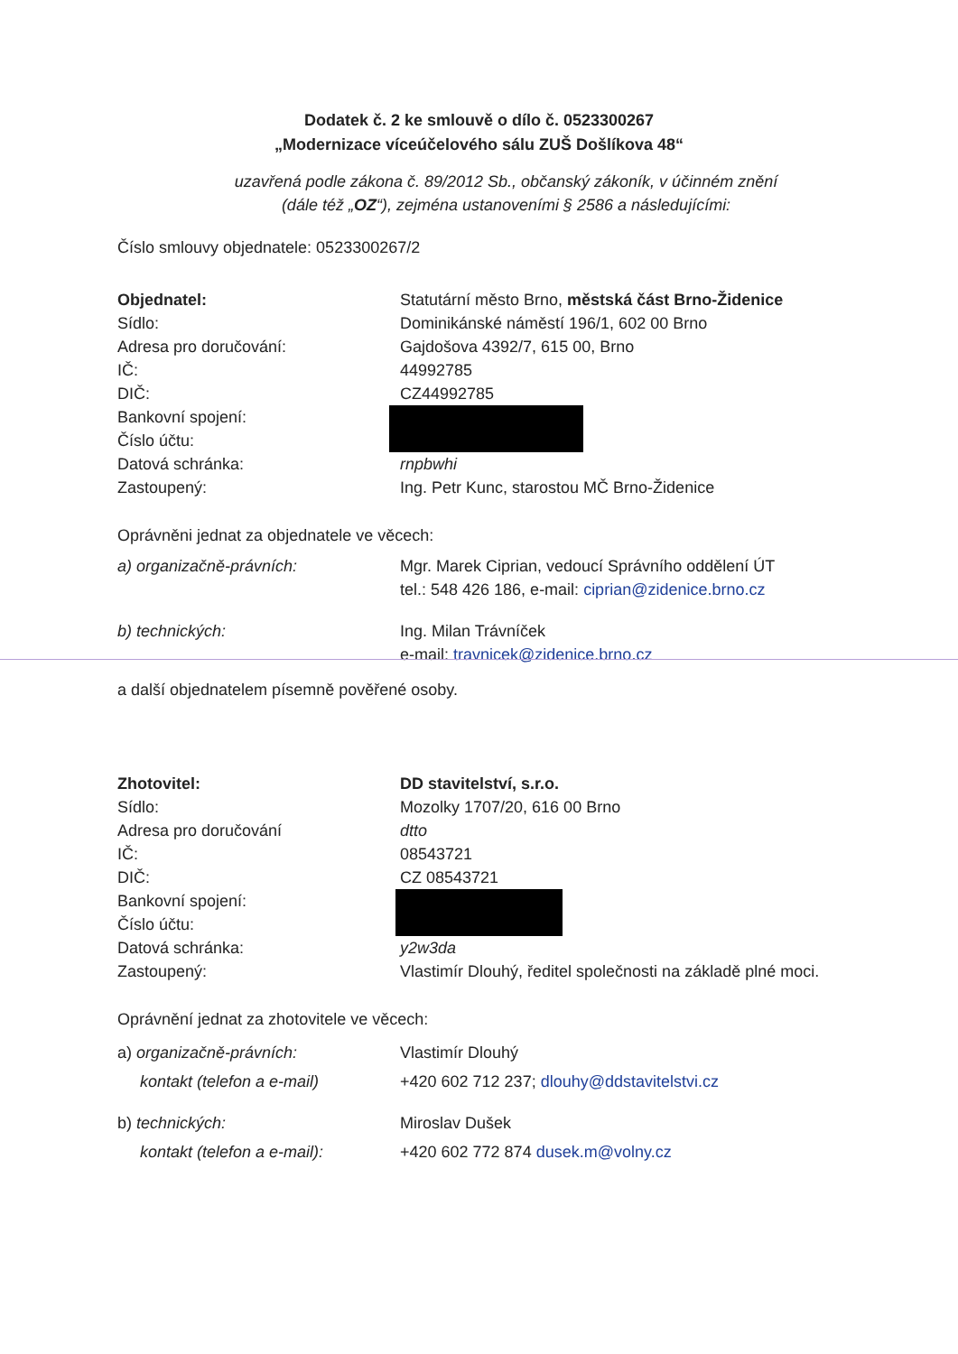Dodatek č. 2 ke smlouvě o dílo č. 0523300267
„Modernizace víceúčelového sálu ZUŠ Došlíkova 48“
uzavřená podle zákona č. 89/2012 Sb., občanský zákoník, v účinném znění
(dále též „OZ“), zejména ustanoveními § 2586 a následujícími:
Číslo smlouvy objednatele: 0523300267/2
Objednatel: Statutární město Brno, městská část Brno-Židenice
Sídlo: Dominikánské náměstí 196/1, 602 00 Brno
Adresa pro doručování: Gajdošova 4392/7, 615 00, Brno
IČ: 44992785
DIČ: CZ44992785
Bankovní spojení:
Číslo účtu:
Datová schránka: rnpbwhi
Zastoupený: Ing. Petr Kunc, starostou MČ Brno-Židenice
Oprávněni jednat za objednatele ve věcech:
a) organizačně-právních: Mgr. Marek Ciprian, vedoucí Správního oddělení ÚT
tel.: 548 426 186, e-mail: ciprian@zidenice.brno.cz
b) technických: Ing. Milan Trávníček
e-mail: travnicek@zidenice.brno.cz
a další objednatelem písemně pověřené osoby.
Zhotovitel: DD stavitelství, s.r.o.
Sídlo: Mozolky 1707/20, 616 00 Brno
Adresa pro doručování dtto
IČ: 08543721
DIČ: CZ 08543721
Bankovní spojení:
Číslo účtu:
Datová schránka: y2w3da
Zastoupený: Vlastimír Dlouhý, ředitel společnosti na základě plné moci.
Oprávnění jednat za zhotovitele ve věcech:
a) organizačně-právních:
kontakt (telefon a e-mail)
Vlastimír Dlouhý
+420 602 712 237; dlouhy@ddstavitelstvi.cz
b) technických:
kontakt (telefon a e-mail):
Miroslav Dušek
+420 602 772 874 dusek.m@volny.cz